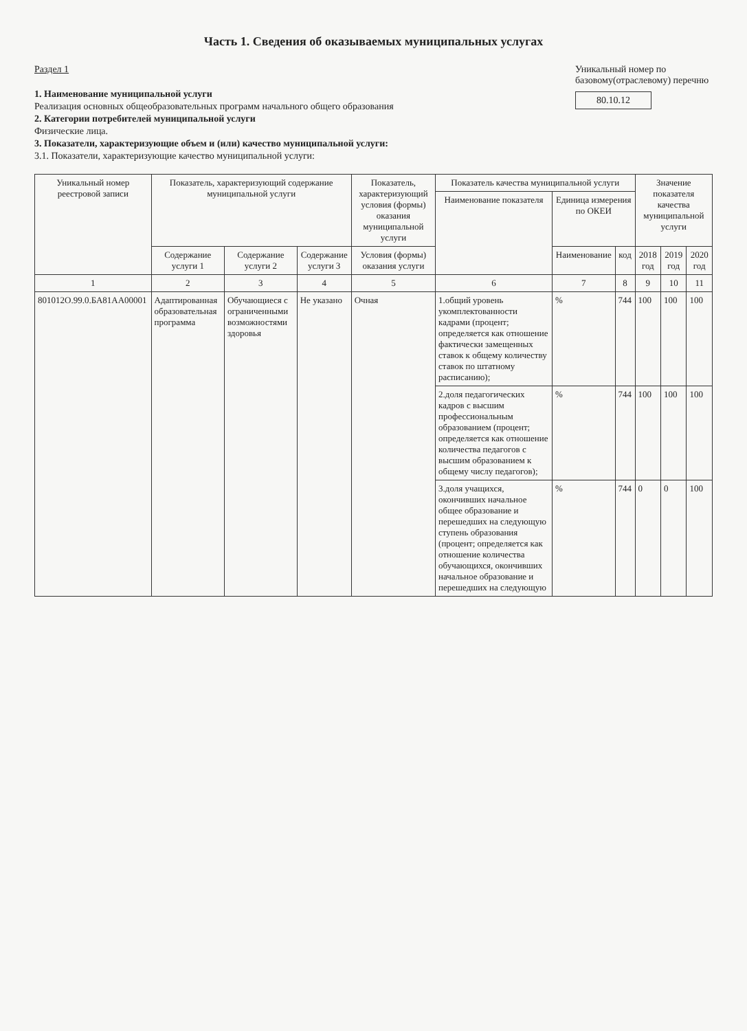Часть 1. Сведения об оказываемых муниципальных услугах
Раздел 1
1. Наименование муниципальной услуги
Реализация основных общеобразовательных программ начального общего образования
2. Категории потребителей муниципальной услуги
Физические лица.
3. Показатели, характеризующие объем и (или) качество муниципальной услуги:
3.1. Показатели, характеризующие качество муниципальной услуги:
Уникальный номер по базовому(отраслевому) перечню
80.10.12
| Уникальный номер реестровой записи | Показатель, характеризующий содержание муниципальной услуги | | | Показатель, характеризующий условия (формы) оказания муниципальной услуги | Показатель качества муниципальной услуги | | | Значение показателя качества муниципальной услуги | | |
| --- | --- | --- | --- | --- | --- | --- | --- | --- | --- | --- |
| | | | | | Наименование показателя | Единица измерения по ОКЕИ | | | | |
| | Содержание услуги 1 | Содержание услуги 2 | Содержание услуги 3 | Условия (формы) оказания услуги | | Наименование | код | 2018 год | 2019 год | 2020 год |
| 1 | 2 | 3 | 4 | 5 | 6 | 7 | 8 | 9 | 10 | 11 |
| 801012О.99.0.БА81АА00001 | Адаптированная образовательная программа | Обучающиеся с ограниченными возможностями здоровья | Не указано | Очная | 1.общий уровень укомплектованности кадрами (процент; определяется как отношение фактически замещенных ставок к общему количеству ставок по штатному расписанию); | % | 744 | 100 | 100 | 100 |
| | | | | | 2.доля педагогических кадров с высшим профессиональным образованием (процент; определяется как отношение количества педагогов с высшим образованием к общему числу педагогов); | % | 744 | 100 | 100 | 100 |
| | | | | | 3.доля учащихся, окончивших начальное общее образование и перешедших на следующую ступень образования (процент; определяется как отношение количества обучающихся, окончивших начальное образование и перешедших на следующую | % | 744 | 0 | 0 | 100 |